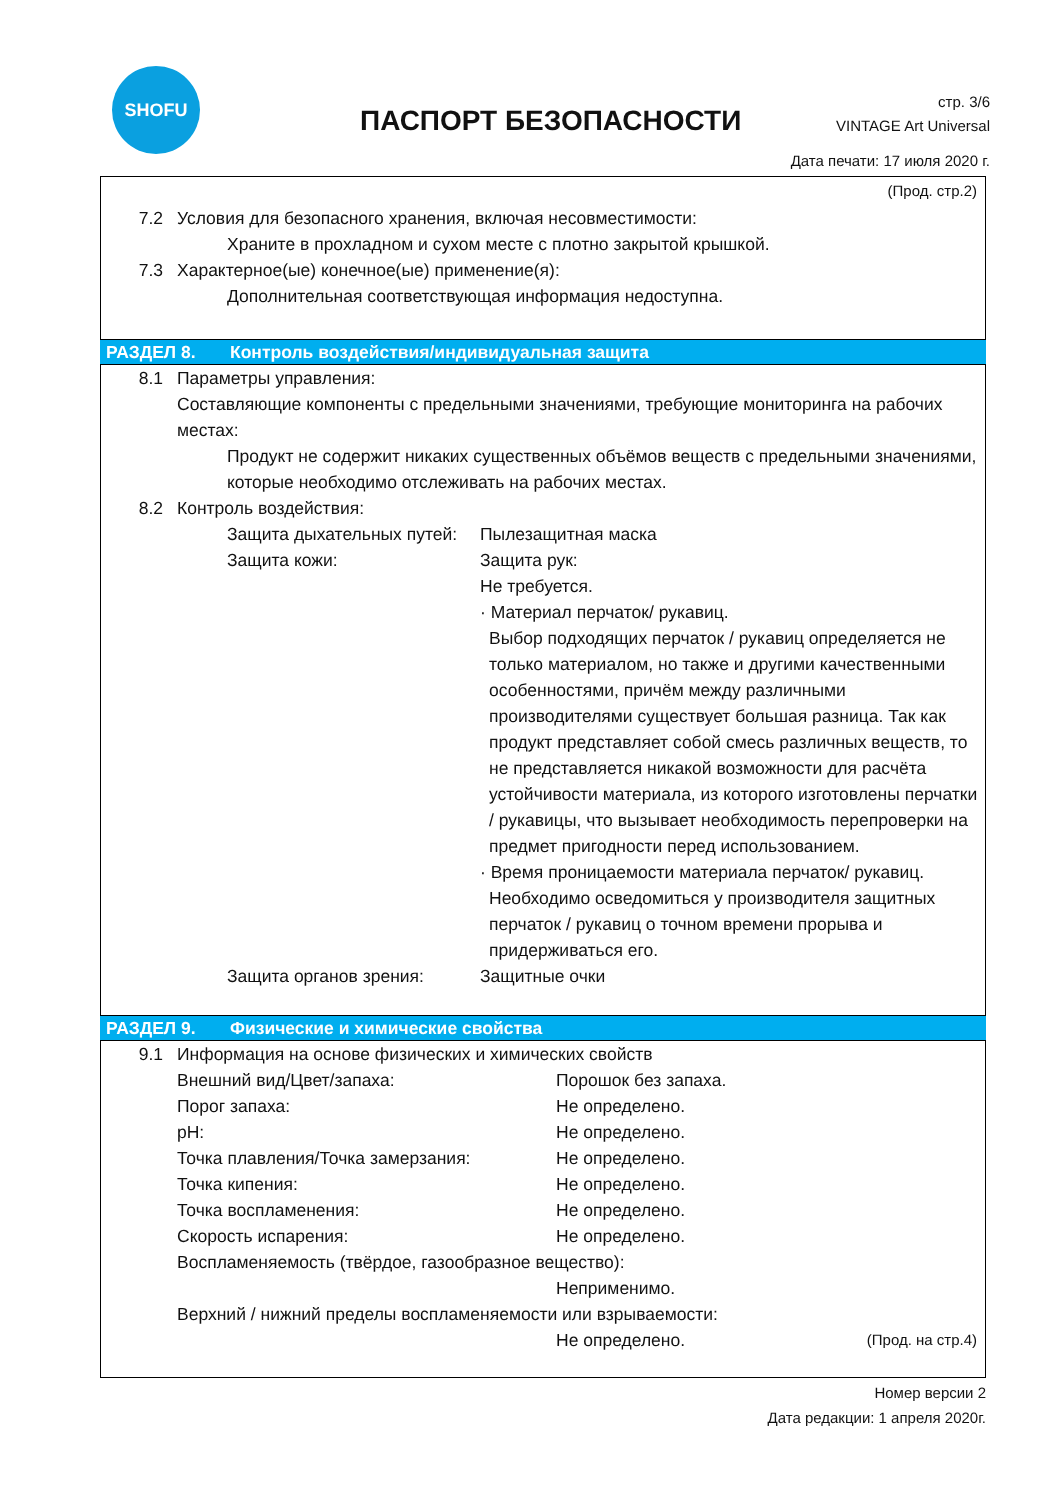SHOFU
ПАСПОРТ БЕЗОПАСНОСТИ
стр. 3/6
VINTAGE Art Universal
Дата печати: 17 июля 2020 г.
(Прод. стр.2)
7.2 Условия для безопасного хранения, включая несовместимости:
Храните в прохладном и сухом месте с плотно закрытой крышкой.
7.3 Характерное(ые) конечное(ые) применение(я):
Дополнительная соответствующая информация недоступна.
РАЗДЕЛ 8. Контроль воздействия/индивидуальная защита
8.1 Параметры управления:
Составляющие компоненты с предельными значениями, требующие мониторинга на рабочих местах:
Продукт не содержит никаких существенных объёмов веществ с предельными значениями, которые необходимо отслеживать на рабочих местах.
8.2 Контроль воздействия:
Защита дыхательных путей:
Пылезащитная маска
Защита кожи: Защита рук:
Не требуется.
· Материал перчаток/ рукавиц.
Выбор подходящих перчаток / рукавиц определяется не только материалом, но также и другими качественными особенностями, причём между различными производителями существует большая разница. Так как продукт представляет собой смесь различных веществ, то не представляется никакой возможности для расчёта устойчивости материала, из которого изготовлены перчатки / рукавицы, что вызывает необходимость перепроверки на предмет пригодности перед использованием.
· Время проницаемости материала перчаток/ рукавиц.
Необходимо осведомиться у производителя защитных перчаток / рукавиц о точном времени прорыва и придерживаться его.
Защита органов зрения: Защитные очки
РАЗДЕЛ 9. Физические и химические свойства
9.1 Информация на основе физических и химических свойств
Внешний вид/Цвет/запаха: Порошок без запаха.
Порог запаха: Не определено.
pH: Не определено.
Точка плавления/Точка замерзания: Не определено.
Точка кипения: Не определено.
Точка воспламенения: Не определено.
Скорость испарения: Не определено.
Воспламеняемость (твёрдое, газообразное вещество):
Неприменимо.
Верхний / нижний пределы воспламеняемости или взрываемости:
Не определено.
(Прод. на стр.4)
Номер версии 2
Дата редакции: 1 апреля 2020г.